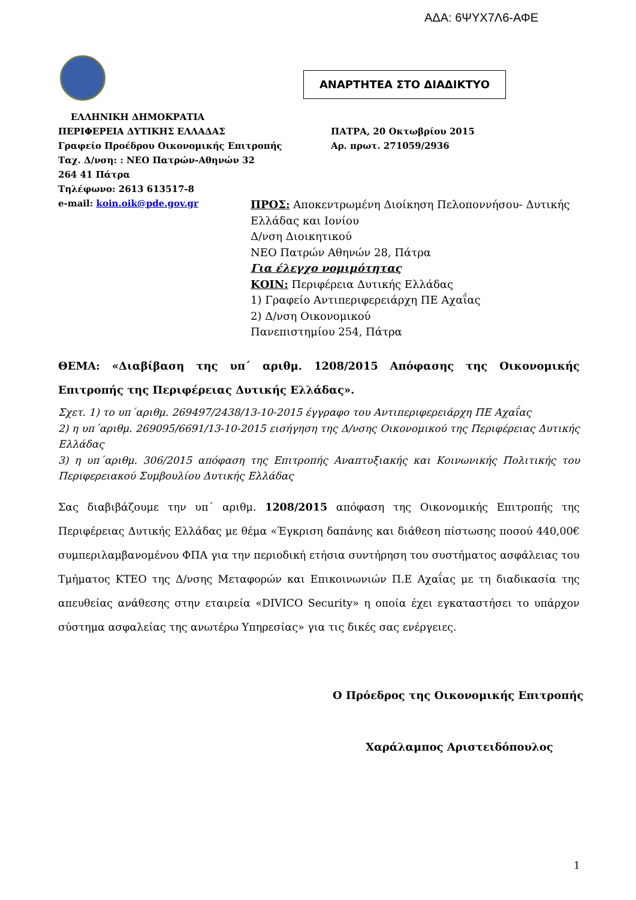ΑΔΑ: 6ΨΥΧ7Λ6-ΑΦΕ
ΑΝΑΡΤΗΤΕΑ ΣΤΟ ΔΙΑΔΙΚΤΥΟ
ΕΛΛΗΝΙΚΗ ΔΗΜΟΚΡΑΤΙΑ
ΠΕΡΙΦΕΡΕΙΑ ΔΥΤΙΚΗΣ ΕΛΛΑΔΑΣ ΠΑΤΡΑ, 20 Οκτωβρίου 2015
Γραφείο Προέδρου Οικονομικής Επιτροπής Αρ. πρωτ. 271059/2936
Ταχ. Δ/νση: : ΝΕΟ Πατρών-Αθηνών 32
264 41 Πάτρα
Τηλέφωνο: 2613 613517-8
e-mail: koin.oik@pde.gov.gr
ΠΡΟΣ: Αποκεντρωμένη Διοίκηση Πελοποννήσου- Δυτικής
Ελλάδας και Ιονίου
Δ/νση Διοικητικού
ΝΕΟ Πατρών Αθηνών 28, Πάτρα
Για έλεγχο νομιμότητας
ΚΟΙΝ: Περιφέρεια Δυτικής Ελλάδας
1) Γραφείο Αντιπεριφερειάρχη ΠΕ Αχαΐας
2) Δ/νση Οικονομικού
Πανεπιστημίου 254, Πάτρα
ΘΕΜΑ: «Διαβίβαση της υπ΄ αριθμ. 1208/2015 Απόφασης της Οικονομικής Επιτροπής της Περιφέρειας Δυτικής Ελλάδας».
Σχετ. 1) το υπ΄αριθμ. 269497/2438/13-10-2015 έγγραφο του Αντιπεριφερειάρχη ΠΕ Αχαΐας
2) η υπ΄αριθμ. 269095/6691/13-10-2015 εισήγηση της Δ/νσης Οικονομικού της Περιφέρειας Δυτικής Ελλάδας
3) η υπ΄αριθμ. 306/2015 απόφαση της Επιτροπής Αναπτυξιακής και Κοινωνικής Πολιτικής του Περιφερειακού Συμβουλίου Δυτικής Ελλάδας
Σας διαβιβάζουμε την υπ΄ αριθμ. 1208/2015 απόφαση της Οικονομικής Επιτροπής της Περιφέρειας Δυτικής Ελλάδας με θέμα «Έγκριση δαπάνης και διάθεση πίστωσης ποσού 440,00€ συμπεριλαμβανομένου ΦΠΑ για την περιοδική ετήσια συντήρηση του συστήματος ασφάλειας του Τμήματος ΚΤΕΟ της Δ/νσης Μεταφορών και Επικοινωνιών Π.Ε Αχαΐας με τη διαδικασία της απευθείας ανάθεσης στην εταιρεία «DIVICO Security» η οποία έχει εγκαταστήσει το υπάρχον σύστημα ασφαλείας της ανωτέρω Υπηρεσίας» για τις δικές σας ενέργειες.
Ο Πρόεδρος της Οικονομικής Επιτροπής
Χαράλαμπος Αριστειδόπουλος
1